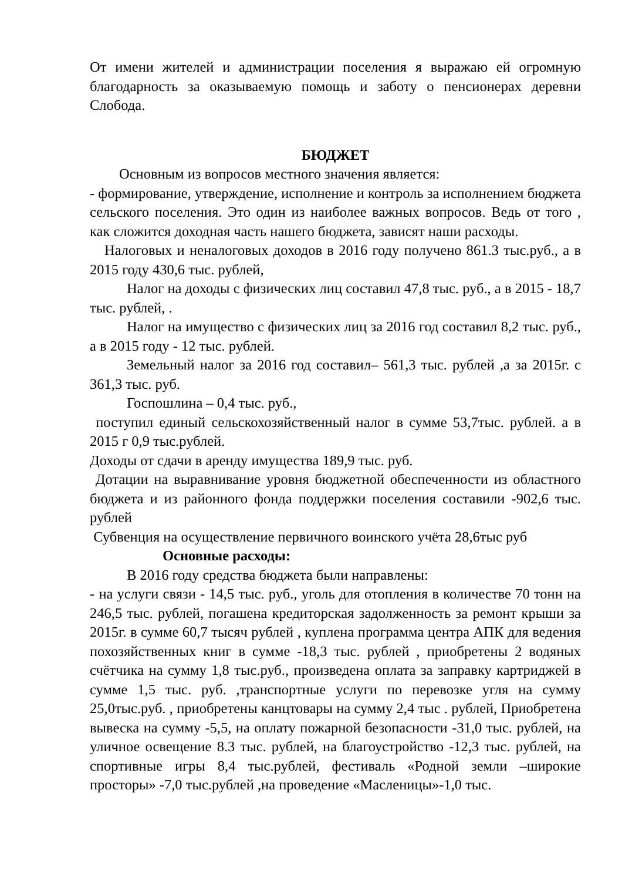От имени жителей и администрации поселения я выражаю ей огромную благодарность за оказываемую помощь и заботу о пенсионерах деревни Слобода.
БЮДЖЕТ
Основным из вопросов местного значения является:
- формирование, утверждение, исполнение и контроль за исполнением бюджета сельского поселения. Это один из наиболее важных вопросов. Ведь от того , как сложится доходная часть нашего бюджета, зависят наши расходы.
Налоговых и неналоговых доходов в 2016 году получено 861.3 тыс.руб., а в 2015 году 430,6 тыс. рублей,
Налог на доходы с физических лиц составил 47,8 тыс. руб., а в 2015 - 18,7 тыс. рублей, .
Налог на имущество с физических лиц за 2016 год составил 8,2 тыс. руб., а в 2015 году - 12 тыс. рублей.
Земельный налог за 2016 год составил– 561,3 тыс. рублей ,а за 2015г. с 361,3 тыс. руб.
Госпошлина – 0,4 тыс. руб.,
поступил единый сельскохозяйственный налог в сумме 53,7тыс. рублей. а в 2015 г 0,9 тыс.рублей.
Доходы от сдачи в аренду имущества 189,9 тыс. руб.
Дотации на выравнивание уровня бюджетной обеспеченности из областного бюджета и из районного фонда поддержки поселения составили -902,6 тыс. рублей
Субвенция на осуществление первичного воинского учёта 28,6тыс руб
Основные расходы:
В 2016 году средства бюджета были направлены:
- на услуги связи - 14,5 тыс. руб., уголь для отопления в количестве 70 тонн на 246,5 тыс. рублей, погашена кредиторская задолженность за ремонт крыши за 2015г. в сумме 60,7 тысяч рублей , куплена программа центра АПК для ведения похозяйственных книг в сумме -18,3 тыс. рублей , приобретены 2 водяных счётчика на сумму 1,8 тыс.руб., произведена оплата за заправку картриджей в сумме 1,5 тыс. руб. ,транспортные услуги по перевозке угля на сумму 25,0тыс.руб. , приобретены канцтовары на сумму 2,4 тыс . рублей, Приобретена вывеска на сумму -5,5, на оплату пожарной безопасности -31,0 тыс. рублей, на уличное освещение 8.3 тыс. рублей, на благоустройство -12,3 тыс. рублей, на спортивные игры 8,4 тыс.рублей, фестиваль «Родной земли –широкие просторы» -7,0 тыс.рублей ,на проведение «Масленицы»-1,0 тыс.